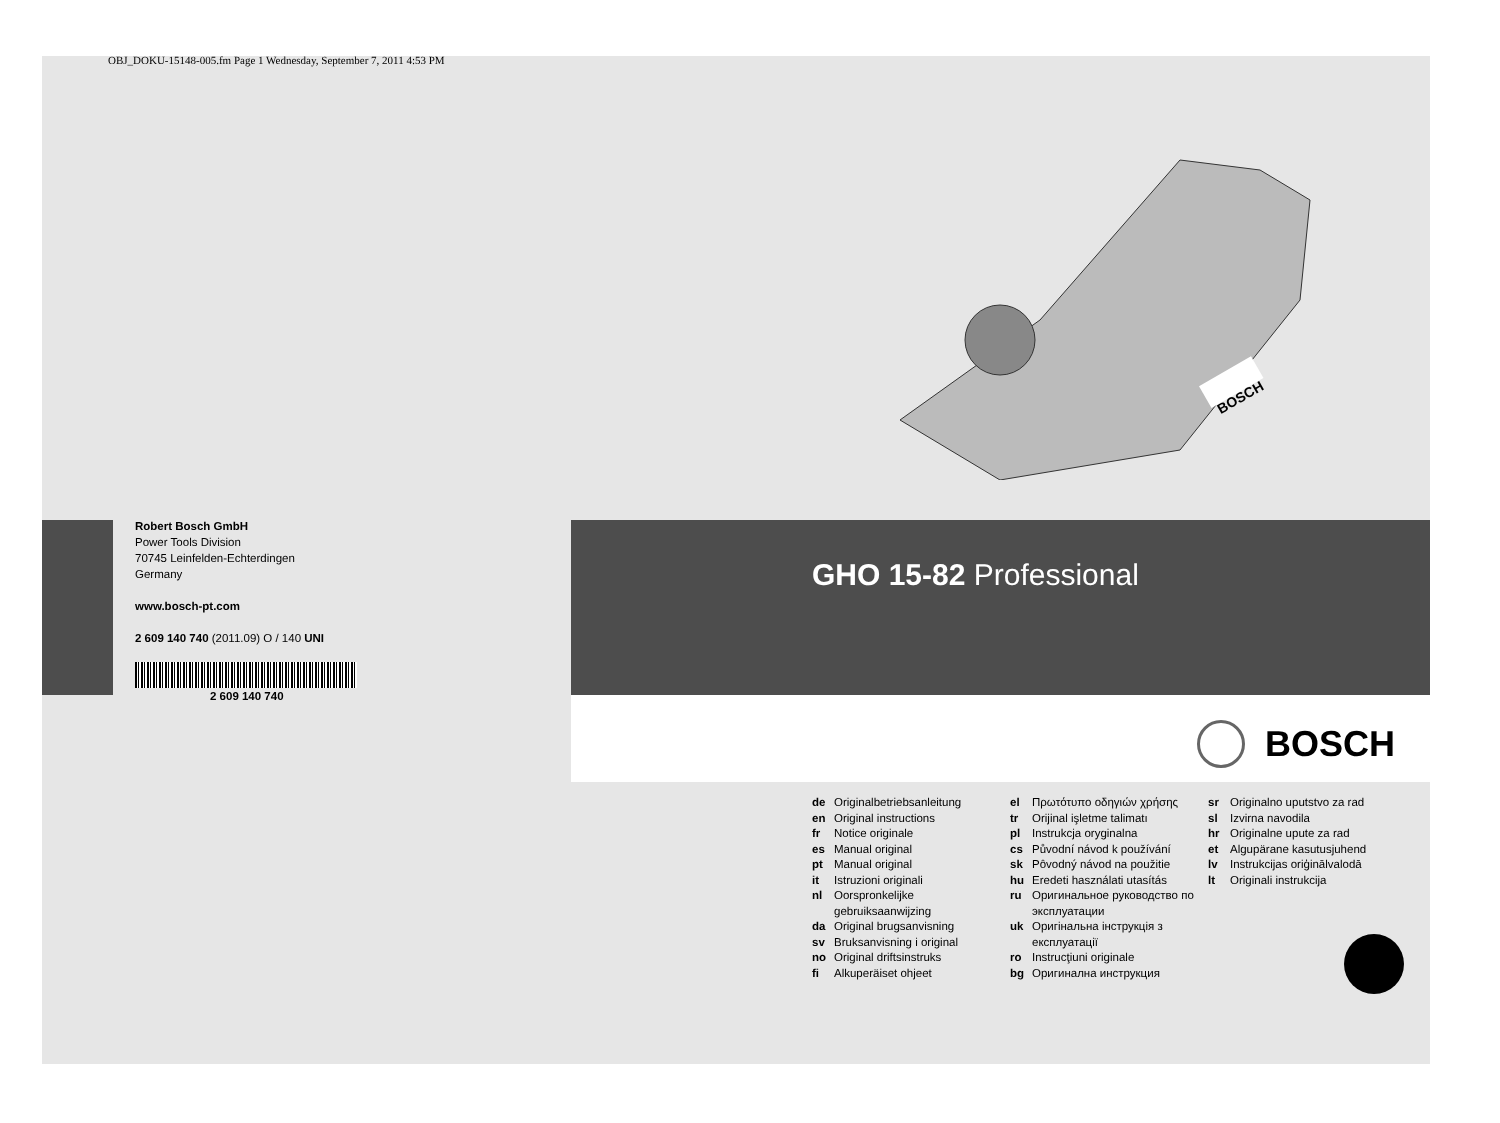OBJ_DOKU-15148-005.fm Page 1 Wednesday, September 7, 2011 4:53 PM
BOSCH
Robert Bosch GmbH
Power Tools Division
70745 Leinfelden-Echterdingen
Germany
www.bosch-pt.com
2 609 140 740 (2011.09) O / 140 UNI
2 609 140 740
GHO 15-82 Professional
BOSCH
de Originalbetriebsanleitung
en Original instructions
fr Notice originale
es Manual original
pt Manual original
it Istruzioni originali
nl Oorspronkelijke gebruiksaanwijzing
da Original brugsanvisning
sv Bruksanvisning i original
no Original driftsinstruks
fi Alkuperäiset ohjeet
el Πρωτότυπο οδηγιών χρήσης
tr Orijinal işletme talimatı
pl Instrukcja oryginalna
cs Původní návod k používání
sk Pôvodný návod na použitie
hu Eredeti használati utasítás
ru Оригинальное руководство по эксплуатации
uk Оригінальна інструкція з експлуатації
ro Instrucţiuni originale
bg Оригинална инструкция
sr Originalno uputstvo za rad
sl Izvirna navodila
hr Originalne upute za rad
et Algupärane kasutusjuhend
lv Instrukcijas oriģinālvalodā
lt Originali instrukcija